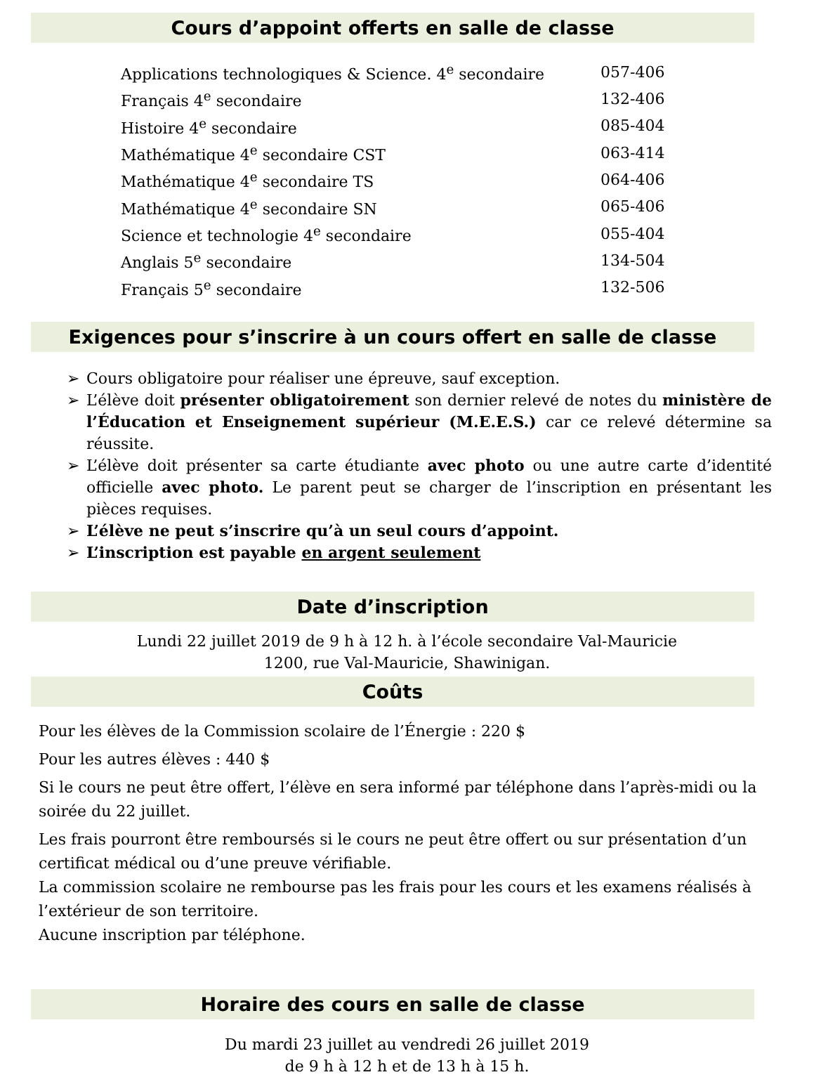Cours d’appoint offerts en salle de classe
| Applications technologiques & Science. 4<sup>e</sup> secondaire | 057-406 |
| Français 4<sup>e</sup> secondaire | 132-406 |
| Histoire 4<sup>e</sup> secondaire | 085-404 |
| Mathématique 4<sup>e</sup> secondaire CST | 063-414 |
| Mathématique 4<sup>e</sup> secondaire TS | 064-406 |
| Mathématique 4<sup>e</sup> secondaire SN | 065-406 |
| Science et technologie 4<sup>e</sup> secondaire | 055-404 |
| Anglais 5<sup>e</sup> secondaire | 134-504 |
| Français 5<sup>e</sup> secondaire | 132-506 |
Exigences pour s’inscrire à un cours offert en salle de classe
➢ Cours obligatoire pour réaliser une épreuve, sauf exception.
➢ L’élève doit présenter obligatoirement son dernier relevé de notes du ministère de l’Éducation et Enseignement supérieur (M.E.E.S.) car ce relevé détermine sa réussite.
➢ L’élève doit présenter sa carte étudiante avec photo ou une autre carte d’identité officielle avec photo. Le parent peut se charger de l’inscription en présentant les pièces requises.
➢ L’élève ne peut s’inscrire qu’à un seul cours d’appoint.
➢ L’inscription est payable en argent seulement
Date d’inscription
Lundi 22 juillet 2019 de 9 h à 12 h. à l’école secondaire Val-Mauricie
1200, rue Val-Mauricie, Shawinigan.
Coûts
Pour les élèves de la Commission scolaire de l’Énergie : 220 $
Pour les autres élèves : 440 $
Si le cours ne peut être offert, l’élève en sera informé par téléphone dans l’après-midi ou la soirée du 22 juillet.
Les frais pourront être remboursés si le cours ne peut être offert ou sur présentation d’un certificat médical ou d’une preuve vérifiable.
La commission scolaire ne rembourse pas les frais pour les cours et les examens réalisés à l’extérieur de son territoire.
Aucune inscription par téléphone.
Horaire des cours en salle de classe
Du mardi 23 juillet au vendredi 26 juillet 2019
de 9 h à 12 h et de 13 h à 15 h.